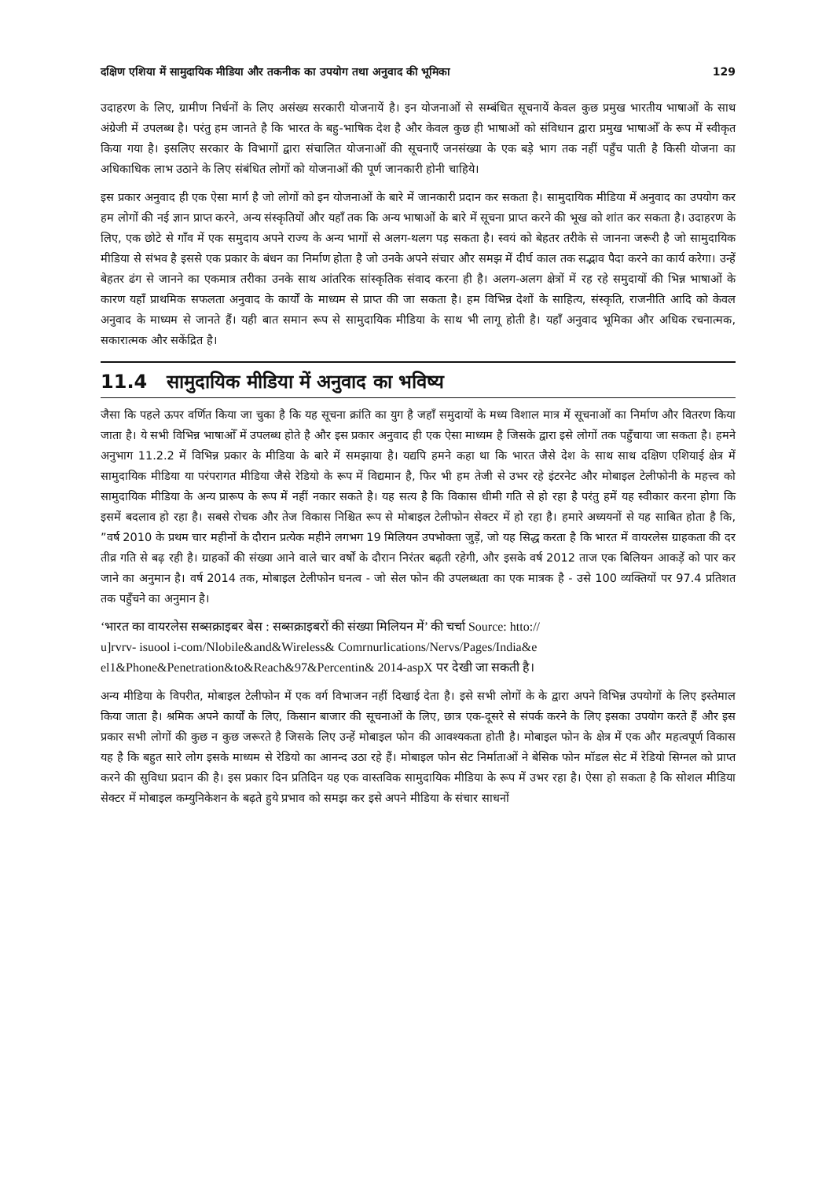दक्षिण एशिया में सामुदायिक मीडिया और तकनीक का उपयोग तथा अनुवाद की भूमिका 129
उदाहरण के लिए, ग्रामीण निर्धनों के लिए असंख्य सरकारी योजनायें है। इन योजनाओं से सम्बंधित सूचनायें केवल कुछ प्रमुख भारतीय भाषाओं के साथ अंग्रेजी में उपलब्ध है। परंतु हम जानते है कि भारत के बहु-भाषिक देश है और केवल कुछ ही भाषाओं को संविधान द्वारा प्रमुख भाषाओँ के रूप में स्वीकृत किया गया है। इसलिए सरकार के विभागों द्वारा संचालित योजनाओं की सूचनाएँ जनसंख्या के एक बड़े भाग तक नहीं पहुँच पाती है किसी योजना का अधिकाधिक लाभ उठाने के लिए संबंधित लोगों को योजनाओं की पूर्ण जानकारी होनी चाहिये।
इस प्रकार अनुवाद ही एक ऐसा मार्ग है जो लोगों को इन योजनाओं के बारे में जानकारी प्रदान कर सकता है। सामुदायिक मीडिया में अनुवाद का उपयोग कर हम लोगों की नई ज्ञान प्राप्त करने, अन्य संस्कृतियों और यहाँ तक कि अन्य भाषाओं के बारे में सूचना प्राप्त करने की भूख को शांत कर सकता है। उदाहरण के लिए, एक छोटे से गाँव में एक समुदाय अपने राज्य के अन्य भागों से अलग-थलग पड़ सकता है। स्वयं को बेहतर तरीके से जानना जरूरी है जो सामुदायिक मीडिया से संभव है इससे एक प्रकार के बंधन का निर्माण होता है जो उनके अपने संचार और समझ में दीर्घ काल तक सद्भाव पैदा करने का कार्य करेगा। उन्हें बेहतर ढंग से जानने का एकमात्र तरीका उनके साथ आंतरिक सांस्कृतिक संवाद करना ही है। अलग-अलग क्षेत्रों में रह रहे समुदायों की भिन्न भाषाओं के कारण यहाँ प्राथमिक सफलता अनुवाद के कार्यों के माध्यम से प्राप्त की जा सकता है। हम विभिन्न देशों के साहित्य, संस्कृति, राजनीति आदि को केवल अनुवाद के माध्यम से जानते हैं। यही बात समान रूप से सामुदायिक मीडिया के साथ भी लागू होती है। यहाँ अनुवाद भूमिका और अधिक रचनात्मक, सकारात्मक और सकेंद्रित है।
11.4 सामुदायिक मीडिया में अनुवाद का भविष्य
जैसा कि पहले ऊपर वर्णित किया जा चुका है कि यह सूचना क्रांति का युग है जहाँ समुदायों के मध्य विशाल मात्र में सूचनाओं का निर्माण और वितरण किया जाता है। ये सभी विभिन्न भाषाओँ में उपलब्ध होते है और इस प्रकार अनुवाद ही एक ऐसा माध्यम है जिसके द्वारा इसे लोगों तक पहुँचाया जा सकता है। हमने अनुभाग 11.2.2 में विभिन्न प्रकार के मीडिया के बारे में समझाया है। यद्यपि हमने कहा था कि भारत जैसे देश के साथ साथ दक्षिण एशियाई क्षेत्र में सामुदायिक मीडिया या परंपरागत मीडिया जैसे रेडियो के रूप में विद्यमान है, फिर भी हम तेजी से उभर रहे इंटरनेट और मोबाइल टेलीफोनी के महत्त्व को सामुदायिक मीडिया के अन्य प्रारूप के रूप में नहीं नकार सकते है। यह सत्य है कि विकास धीमी गति से हो रहा है परंतु हमें यह स्वीकार करना होगा कि इसमें बदलाव हो रहा है। सबसे रोचक और तेज विकास निश्चित रूप से मोबाइल टेलीफोन सेक्टर में हो रहा है। हमारे अध्ययनों से यह साबित होता है कि, ”वर्ष 2010 के प्रथम चार महीनों के दौरान प्रत्येक महीने लगभग 19 मिलियन उपभोक्ता जुड़ें, जो यह सिद्ध करता है कि भारत में वायरलेस ग्राहकता की दर तीव्र गति से बढ़ रही है। ग्राहकों की संख्या आने वाले चार वर्षों के दौरान निरंतर बढ़ती रहेगी, और इसके वर्ष 2012 ताज एक बिलियन आकड़ें को पार कर जाने का अनुमान है। वर्ष 2014 तक, मोबाइल टेलीफोन घनत्व - जो सेल फोन की उपलब्धता का एक मात्रक है - उसे 100 व्यक्तियों पर 97.4 प्रतिशत तक पहुँचने का अनुमान है।
‘भारत का वायरलेस सब्सक्राइबर बेस : सब्सक्राइबरों की संख्या मिलियन में’ की चर्चा Source: htto://
u]rvrv- isuool i-com/Nlobile&and&Wireless& Comrnurlications/Nervs/Pages/India&e
el1&Phone&Penetration&to&Reach&97&Percentin& 2014-aspX पर देखी जा सकती है।
अन्य मीडिया के विपरीत, मोबाइल टेलीफोन में एक वर्ग विभाजन नहीं दिखाई देता है। इसे सभी लोगों के के द्वारा अपने विभिन्न उपयोगों के लिए इस्तेमाल किया जाता है। श्रमिक अपने कार्यों के लिए, किसान बाजार की सूचनाओं के लिए, छात्र एक-दूसरे से संपर्क करने के लिए इसका उपयोग करते हैं और इस प्रकार सभी लोगों की कुछ न कुछ जरूरते है जिसके लिए उन्हें मोबाइल फोन की आवश्यकता होती है। मोबाइल फोन के क्षेत्र में एक और महत्वपूर्ण विकास यह है कि बहुत सारे लोग इसके माध्यम से रेडियो का आनन्द उठा रहे हैं। मोबाइल फोन सेट निर्माताओं ने बेसिक फोन मॉडल सेट में रेडियो सिग्नल को प्राप्त करने की सुविधा प्रदान की है। इस प्रकार दिन प्रतिदिन यह एक वास्तविक सामुदायिक मीडिया के रूप में उभर रहा है। ऐसा हो सकता है कि सोशल मीडिया सेक्टर में मोबाइल कम्युनिकेशन के बढ़ते हुये प्रभाव को समझ कर इसे अपने मीडिया के संचार साधनों